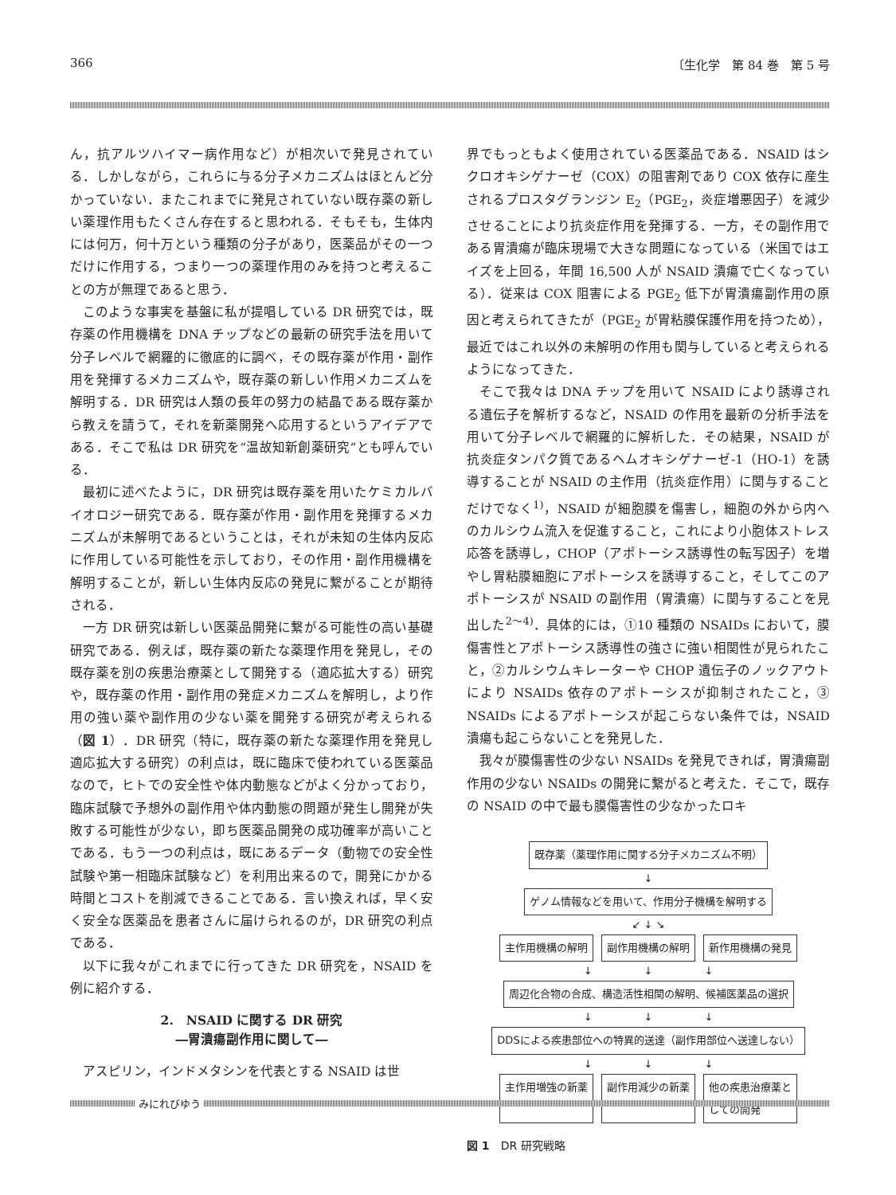366 〔生化学　第 84 巻　第 5 号
ん，抗アルツハイマー病作用など）が相次いで発見されている．しかしながら，これらに与る分子メカニズムはほとんど分かっていない．またこれまでに発見されていない既存薬の新しい薬理作用もたくさん存在すると思われる．そもそも，生体内には何万，何十万という種類の分子があり，医薬品がその一つだけに作用する，つまり一つの薬理作用のみを持つと考えることの方が無理であると思う．
このような事実を基盤に私が提唱している DR 研究では，既存薬の作用機構を DNA チップなどの最新の研究手法を用いて分子レベルで網羅的に徹底的に調べ，その既存薬が作用・副作用を発揮するメカニズムや，既存薬の新しい作用メカニズムを解明する．DR 研究は人類の長年の努力の結晶である既存薬から教えを請うて，それを新薬開発へ応用するというアイデアである．そこで私は DR 研究を“温故知新創薬研究”とも呼んでいる．
最初に述べたように，DR 研究は既存薬を用いたケミカルバイオロジー研究である．既存薬が作用・副作用を発揮するメカニズムが未解明であるということは，それが未知の生体内反応に作用している可能性を示しており，その作用・副作用機構を解明することが，新しい生体内反応の発見に繋がることが期待される．
一方 DR 研究は新しい医薬品開発に繋がる可能性の高い基礎研究である．例えば，既存薬の新たな薬理作用を発見し，その既存薬を別の疾患治療薬として開発する（適応拡大する）研究や，既存薬の作用・副作用の発症メカニズムを解明し，より作用の強い薬や副作用の少ない薬を開発する研究が考えられる（図 1）．DR 研究（特に，既存薬の新たな薬理作用を発見し適応拡大する研究）の利点は，既に臨床で使われている医薬品なので，ヒトでの安全性や体内動態などがよく分かっており，臨床試験で予想外の副作用や体内動態の問題が発生し開発が失敗する可能性が少ない，即ち医薬品開発の成功確率が高いことである．もう一つの利点は，既にあるデータ（動物での安全性試験や第一相臨床試験など）を利用出来るので，開発にかかる時間とコストを削減できることである．言い換えれば，早く安く安全な医薬品を患者さんに届けられるのが，DR 研究の利点である．
以下に我々がこれまでに行ってきた DR 研究を，NSAID を例に紹介する．
2.　NSAID に関する DR 研究
―胃潰瘍副作用に関して―
アスピリン，インドメタシンを代表とする NSAID は世
界でもっともよく使用されている医薬品である．NSAID はシクロオキシゲナーゼ（COX）の阻害剤であり COX 依存に産生されるプロスタグランジン E<sub>2</sub>（PGE<sub>2</sub>，炎症増悪因子）を減少させることにより抗炎症作用を発揮する．一方，その副作用である胃潰瘍が臨床現場で大きな問題になっている（米国ではエイズを上回る，年間 16,500 人が NSAID 潰瘍で亡くなっている）．従来は COX 阻害による PGE<sub>2</sub> 低下が胃潰瘍副作用の原因と考えられてきたが（PGE<sub>2</sub> が胃粘膜保護作用を持つため），最近ではこれ以外の未解明の作用も関与していると考えられるようになってきた．
そこで我々は DNA チップを用いて NSAID により誘導される遺伝子を解析するなど，NSAID の作用を最新の分析手法を用いて分子レベルで網羅的に解析した．その結果，NSAID が抗炎症タンパク質であるヘムオキシゲナーゼ-1（HO-1）を誘導することが NSAID の主作用（抗炎症作用）に関与することだけでなく<sup>1)</sup>，NSAID が細胞膜を傷害し，細胞の外から内へのカルシウム流入を促進すること，これにより小胞体ストレス応答を誘導し，CHOP（アポトーシス誘導性の転写因子）を増やし胃粘膜細胞にアポトーシスを誘導すること，そしてこのアポトーシスが NSAID の副作用（胃潰瘍）に関与することを見出した<sup>2〜4)</sup>．具体的には，①10 種類の NSAIDs において，膜傷害性とアポトーシス誘導性の強さに強い相関性が見られたこと，②カルシウムキレーターや CHOP 遺伝子のノックアウトにより NSAIDs 依存のアポトーシスが抑制されたこと，③ NSAIDs によるアポトーシスが起こらない条件では，NSAID 潰瘍も起こらないことを発見した．
我々が膜傷害性の少ない NSAIDs を発見できれば，胃潰瘍副作用の少ない NSAIDs の開発に繋がると考えた．そこで，既存の NSAID の中で最も膜傷害性の少なかったロキ
既存薬（薬理作用に関する分子メカニズム不明）
↓
ゲノム情報などを用いて、作用分子機構を解明する
↙ ↓ ↘
主作用機構の解明 副作用機構の解明 新作用機構の発見
↓　　　　　↓　　　　　↓
周辺化合物の合成、構造活性相関の解明、候補医薬品の選択
↓　　　　　↓　　　　　↓
DDSによる疾患部位への特異的送達（副作用部位へ送達しない）
↓　　　　　↓　　　　　↓
主作用増強の新薬 副作用減少の新薬 他の疾患治療薬と
しての開発
図 1　DR 研究戦略
みにれびゆう